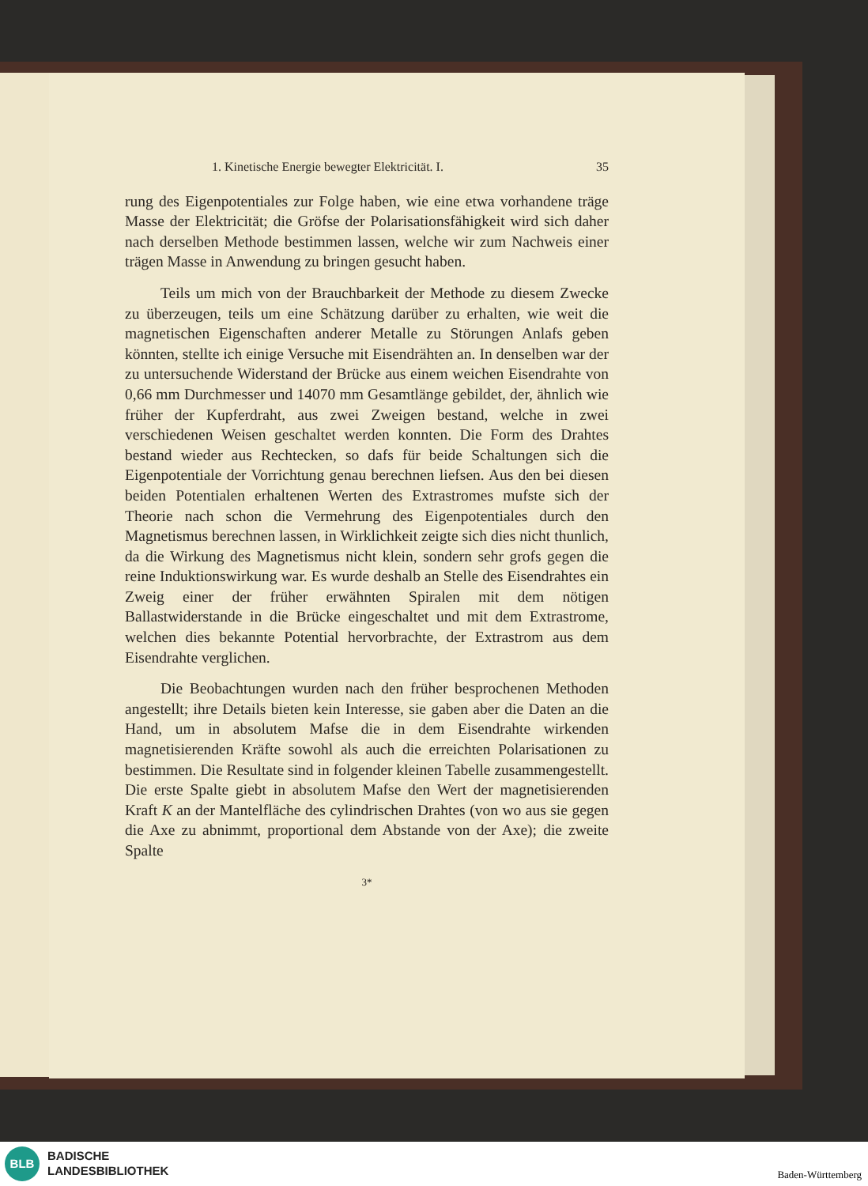1. Kinetische Energie bewegter Elektricität. I. 35
rung des Eigenpotentiales zur Folge haben, wie eine etwa vorhandene träge Masse der Elektricität; die Gröfse der Polarisationsfähigkeit wird sich daher nach derselben Methode bestimmen lassen, welche wir zum Nachweis einer trägen Masse in Anwendung zu bringen gesucht haben.
Teils um mich von der Brauchbarkeit der Methode zu diesem Zwecke zu überzeugen, teils um eine Schätzung darüber zu erhalten, wie weit die magnetischen Eigenschaften anderer Metalle zu Störungen Anlafs geben könnten, stellte ich einige Versuche mit Eisendrähten an. In denselben war der zu untersuchende Widerstand der Brücke aus einem weichen Eisendrahte von 0,66 mm Durchmesser und 14070 mm Gesamtlänge gebildet, der, ähnlich wie früher der Kupferdraht, aus zwei Zweigen bestand, welche in zwei verschiedenen Weisen geschaltet werden konnten. Die Form des Drahtes bestand wieder aus Rechtecken, so dafs für beide Schaltungen sich die Eigenpotentiale der Vorrichtung genau berechnen liefsen. Aus den bei diesen beiden Potentialen erhaltenen Werten des Extrastromes mufste sich der Theorie nach schon die Vermehrung des Eigenpotentiales durch den Magnetismus berechnen lassen, in Wirklichkeit zeigte sich dies nicht thunlich, da die Wirkung des Magnetismus nicht klein, sondern sehr grofs gegen die reine Induktionswirkung war. Es wurde deshalb an Stelle des Eisendrahtes ein Zweig einer der früher erwähnten Spiralen mit dem nötigen Ballastwiderstande in die Brücke eingeschaltet und mit dem Extrastrome, welchen dies bekannte Potential hervorbrachte, der Extrastrom aus dem Eisendrahte verglichen.
Die Beobachtungen wurden nach den früher besprochenen Methoden angestellt; ihre Details bieten kein Interesse, sie gaben aber die Daten an die Hand, um in absolutem Mafse die in dem Eisendrahte wirkenden magnetisierenden Kräfte sowohl als auch die erreichten Polarisationen zu bestimmen. Die Resultate sind in folgender kleinen Tabelle zusammengestellt. Die erste Spalte giebt in absolutem Mafse den Wert der magnetisierenden Kraft K an der Mantelfläche des cylindrischen Drahtes (von wo aus sie gegen die Axe zu abnimmt, proportional dem Abstande von der Axe); die zweite Spalte
3*
BLB
BADISCHE
LANDESBIBLIOTHEK
Baden-Württemberg